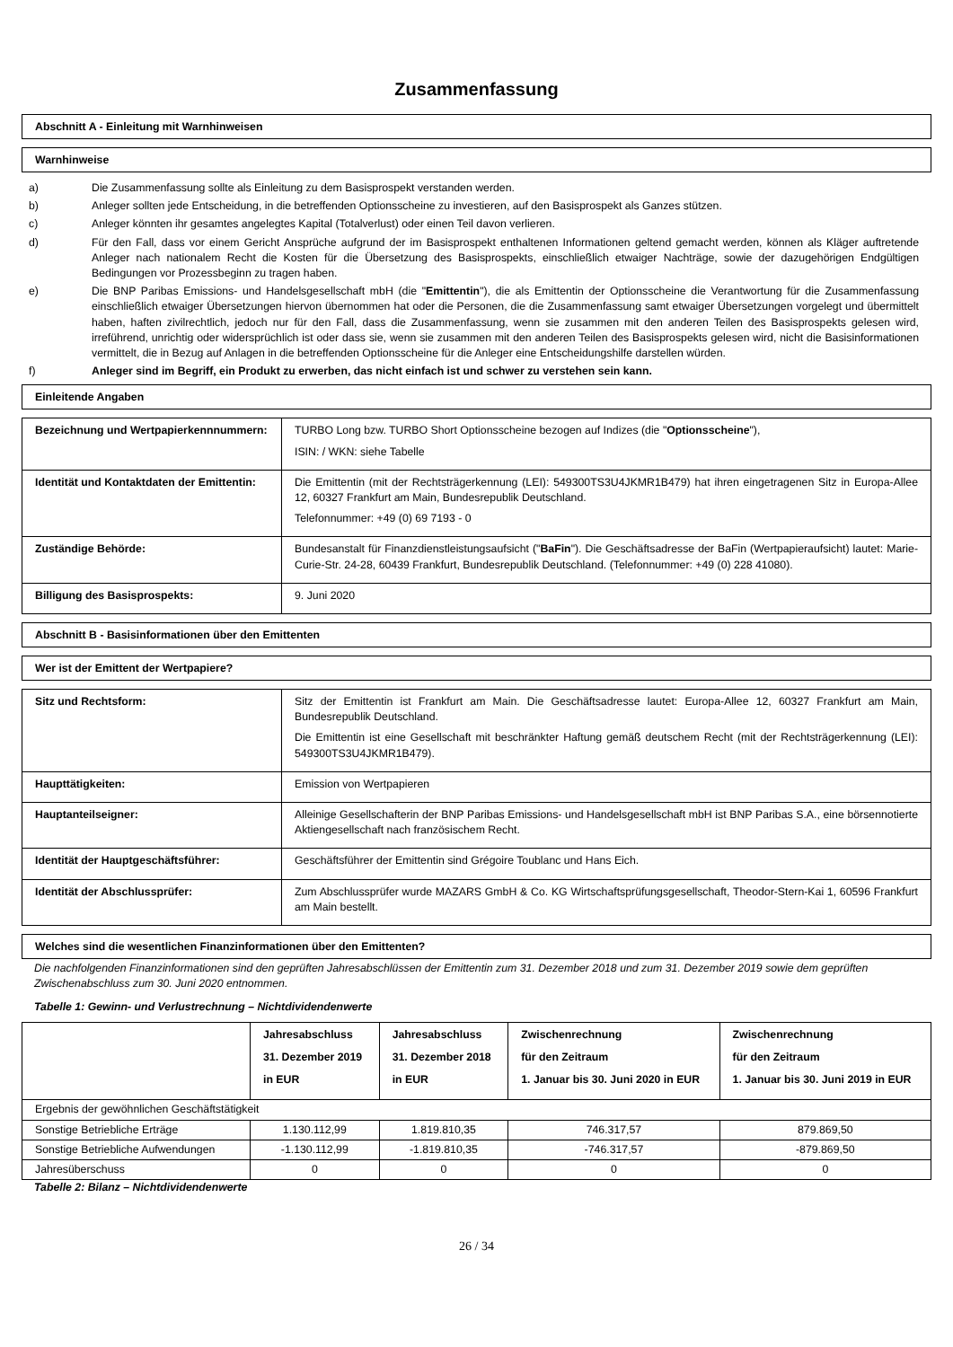Zusammenfassung
Abschnitt A - Einleitung mit Warnhinweisen
Warnhinweise
a) Die Zusammenfassung sollte als Einleitung zu dem Basisprospekt verstanden werden.
b) Anleger sollten jede Entscheidung, in die betreffenden Optionsscheine zu investieren, auf den Basisprospekt als Ganzes stützen.
c) Anleger könnten ihr gesamtes angelegtes Kapital (Totalverlust) oder einen Teil davon verlieren.
d) Für den Fall, dass vor einem Gericht Ansprüche aufgrund der im Basisprospekt enthaltenen Informationen geltend gemacht werden, können als Kläger auftretende Anleger nach nationalem Recht die Kosten für die Übersetzung des Basisprospekts, einschließlich etwaiger Nachträge, sowie der dazugehörigen Endgültigen Bedingungen vor Prozessbeginn zu tragen haben.
e) Die BNP Paribas Emissions- und Handelsgesellschaft mbH (die "Emittentin"), die als Emittentin der Optionsscheine die Verantwortung für die Zusammenfassung einschließlich etwaiger Übersetzungen hiervon übernommen hat oder die Personen, die die Zusammenfassung samt etwaiger Übersetzungen vorgelegt und übermittelt haben, haften zivilrechtlich, jedoch nur für den Fall, dass die Zusammenfassung, wenn sie zusammen mit den anderen Teilen des Basisprospekts gelesen wird, irreführend, unrichtig oder widersprüchlich ist oder dass sie, wenn sie zusammen mit den anderen Teilen des Basisprospekts gelesen wird, nicht die Basisinformationen vermittelt, die in Bezug auf Anlagen in die betreffenden Optionsscheine für die Anleger eine Entscheidungshilfe darstellen würden.
f) Anleger sind im Begriff, ein Produkt zu erwerben, das nicht einfach ist und schwer zu verstehen sein kann.
Einleitende Angaben
| Bezeichnung und Wertpapierkennnummern: | TURBO Long bzw. TURBO Short Optionsscheine bezogen auf Indizes (die " Optionsscheine "), ISIN: / WKN: siehe Tabelle |
| Identität und Kontaktdaten der Emittentin: | Die Emittentin (mit der Rechtsträgerkennung (LEI): 549300TS3U4JKMR1B479) hat ihren eingetragenen Sitz in Europa-Allee 12, 60327 Frankfurt am Main, Bundesrepublik Deutschland. Telefonnummer: +49 (0) 69 7193 - 0 |
| Zuständige Behörde: | Bundesanstalt für Finanzdienstleistungsaufsicht (" BaFin "). Die Geschäftsadresse der BaFin (Wertpapieraufsicht) lautet: Marie-Curie-Str. 24-28, 60439 Frankfurt, Bundesrepublik Deutschland. (Telefonnummer: +49 (0) 228 41080). |
| Billigung des Basisprospekts: | 9. Juni 2020 |
Abschnitt B - Basisinformationen über den Emittenten
Wer ist der Emittent der Wertpapiere?
| Sitz und Rechtsform: | Sitz der Emittentin ist Frankfurt am Main. Die Geschäftsadresse lautet: Europa-Allee 12, 60327 Frankfurt am Main, Bundesrepublik Deutschland. Die Emittentin ist eine Gesellschaft mit beschränkter Haftung gemäß deutschem Recht (mit der Rechtsträgerkennung (LEI): 549300TS3U4JKMR1B479). |
| Haupttätigkeiten: | Emission von Wertpapieren |
| Hauptanteilseigner: | Alleinige Gesellschafterin der BNP Paribas Emissions- und Handelsgesellschaft mbH ist BNP Paribas S.A., eine börsennotierte Aktiengesellschaft nach französischem Recht. |
| Identität der Hauptgeschäftsführer: | Geschäftsführer der Emittentin sind Grégoire Toublanc und Hans Eich. |
| Identität der Abschlussprüfer: | Zum Abschlussprüfer wurde MAZARS GmbH & Co. KG Wirtschaftsprüfungsgesellschaft, Theodor-Stern-Kai 1, 60596 Frankfurt am Main bestellt. |
Welches sind die wesentlichen Finanzinformationen über den Emittenten?
Die nachfolgenden Finanzinformationen sind den geprüften Jahresabschlüssen der Emittentin zum 31. Dezember 2018 und zum 31. Dezember 2019 sowie dem geprüften Zwischenabschluss zum 30. Juni 2020 entnommen.
Tabelle 1: Gewinn- und Verlustrechnung – Nichtdividendenwerte
| | Jahresabschluss 31. Dezember 2019 in EUR | Jahresabschluss 31. Dezember 2018 in EUR | Zwischenrechnung für den Zeitraum 1. Januar bis 30. Juni 2020 in EUR | Zwischenrechnung für den Zeitraum 1. Januar bis 30. Juni 2019 in EUR |
| --- | --- | --- | --- | --- |
| Ergebnis der gewöhnlichen Geschäftstätigkeit | | | | |
| Sonstige Betriebliche Erträge | 1.130.112,99 | 1.819.810,35 | 746.317,57 | 879.869,50 |
| Sonstige Betriebliche Aufwendungen | -1.130.112,99 | -1.819.810,35 | -746.317,57 | -879.869,50 |
| Jahresüberschuss | 0 | 0 | 0 | 0 |
Tabelle 2: Bilanz – Nichtdividendenwerte
26 / 34